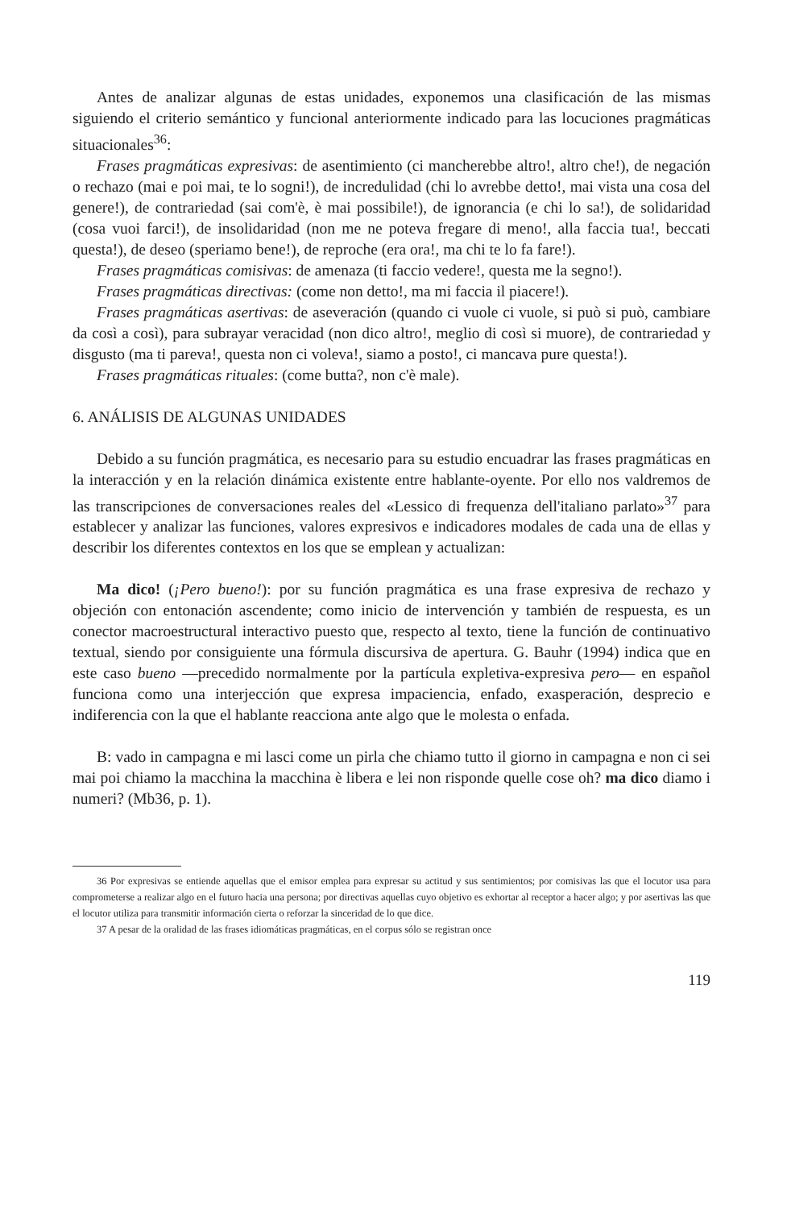Antes de analizar algunas de estas unidades, exponemos una clasificación de las mismas siguiendo el criterio semántico y funcional anteriormente indicado para las locuciones pragmáticas situacionales<sup>36</sup>:
Frases pragmáticas expresivas: de asentimiento (ci mancherebbe altro!, altro che!), de negación o rechazo (mai e poi mai, te lo sogni!), de incredulidad (chi lo avrebbe detto!, mai vista una cosa del genere!), de contrariedad (sai com'è, è mai possibile!), de ignorancia (e chi lo sa!), de solidaridad (cosa vuoi farci!), de insolidaridad (non me ne poteva fregare di meno!, alla faccia tua!, beccati questa!), de deseo (speriamo bene!), de reproche (era ora!, ma chi te lo fa fare!).
Frases pragmáticas comisivas: de amenaza (ti faccio vedere!, questa me la segno!).
Frases pragmáticas directivas: (come non detto!, ma mi faccia il piacere!).
Frases pragmáticas asertivas: de aseveración (quando ci vuole ci vuole, si può si può, cambiare da così a così), para subrayar veracidad (non dico altro!, meglio di così si muore), de contrariedad y disgusto (ma ti pareva!, questa non ci voleva!, siamo a posto!, ci mancava pure questa!).
Frases pragmáticas rituales: (come butta?, non c'è male).
6. ANÁLISIS DE ALGUNAS UNIDADES
Debido a su función pragmática, es necesario para su estudio encuadrar las frases pragmáticas en la interacción y en la relación dinámica existente entre hablante-oyente. Por ello nos valdremos de las transcripciones de conversaciones reales del «Lessico di frequenza dell'italiano parlato»<sup>37</sup> para establecer y analizar las funciones, valores expresivos e indicadores modales de cada una de ellas y describir los diferentes contextos en los que se emplean y actualizan:
Ma dico! (¡Pero bueno!): por su función pragmática es una frase expresiva de rechazo y objeción con entonación ascendente; como inicio de intervención y también de respuesta, es un conector macroestructural interactivo puesto que, respecto al texto, tiene la función de continuativo textual, siendo por consiguiente una fórmula discursiva de apertura. G. Bauhr (1994) indica que en este caso bueno —precedido normalmente por la partícula expletiva-expresiva pero— en español funciona como una interjección que expresa impaciencia, enfado, exasperación, desprecio e indiferencia con la que el hablante reacciona ante algo que le molesta o enfada.
B: vado in campagna e mi lasci come un pirla che chiamo tutto il giorno in campagna e non ci sei mai poi chiamo la macchina la macchina è libera e lei non risponde quelle cose oh? ma dico diamo i numeri? (Mb36, p. 1).
36 Por expresivas se entiende aquellas que el emisor emplea para expresar su actitud y sus sentimientos; por comisivas las que el locutor usa para comprometerse a realizar algo en el futuro hacia una persona; por directivas aquellas cuyo objetivo es exhortar al receptor a hacer algo; y por asertivas las que el locutor utiliza para transmitir información cierta o reforzar la sinceridad de lo que dice.
37 A pesar de la oralidad de las frases idiomáticas pragmáticas, en el corpus sólo se registran once
119